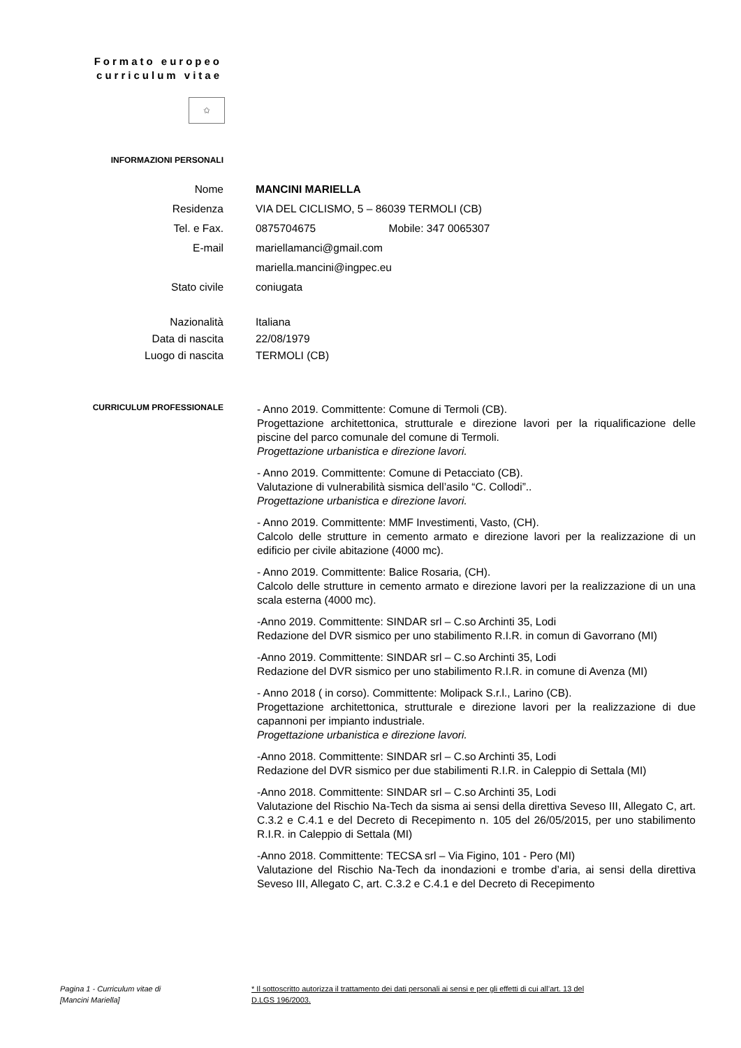Formato europeo
curriculum vitae
✩
INFORMAZIONI PERSONALI
Nome MANCINI MARIELLA
Residenza VIA DEL CICLISMO, 5 – 86039 TERMOLI (CB)
Tel. e Fax. 0875704675 Mobile: 347 0065307
E-mail mariellamanci@gmail.com
mariella.mancini@ingpec.eu
Stato civile coniugata
Nazionalità Italiana
Data di nascita 22/08/1979
Luogo di nascita TERMOLI (CB)
CURRICULUM PROFESSIONALE
- Anno 2019. Committente: Comune di Termoli (CB).
Progettazione architettonica, strutturale e direzione lavori per la riqualificazione delle piscine del parco comunale del comune di Termoli.
Progettazione urbanistica e direzione lavori.
- Anno 2019. Committente: Comune di Petacciato (CB).
Valutazione di vulnerabilità sismica dell’asilo “C. Collodi”..
Progettazione urbanistica e direzione lavori.
- Anno 2019. Committente: MMF Investimenti, Vasto, (CH).
Calcolo delle strutture in cemento armato e direzione lavori per la realizzazione di un edificio per civile abitazione (4000 mc).
- Anno 2019. Committente: Balice Rosaria, (CH).
Calcolo delle strutture in cemento armato e direzione lavori per la realizzazione di un una scala esterna (4000 mc).
-Anno 2019. Committente: SINDAR srl – C.so Archinti 35, Lodi
Redazione del DVR sismico per uno stabilimento R.I.R. in comun di Gavorrano (MI)
-Anno 2019. Committente: SINDAR srl – C.so Archinti 35, Lodi
Redazione del DVR sismico per uno stabilimento R.I.R. in comune di Avenza (MI)
- Anno 2018 ( in corso). Committente: Molipack S.r.l., Larino (CB).
Progettazione architettonica, strutturale e direzione lavori per la realizzazione di due capannoni per impianto industriale.
Progettazione urbanistica e direzione lavori.
-Anno 2018. Committente: SINDAR srl – C.so Archinti 35, Lodi
Redazione del DVR sismico per due stabilimenti R.I.R. in Caleppio di Settala (MI)
-Anno 2018. Committente: SINDAR srl – C.so Archinti 35, Lodi
Valutazione del Rischio Na-Tech da sisma ai sensi della direttiva Seveso III, Allegato C, art. C.3.2 e C.4.1 e del Decreto di Recepimento n. 105 del 26/05/2015, per uno stabilimento R.I.R. in Caleppio di Settala (MI)
-Anno 2018. Committente: TECSA srl – Via Figino, 101 - Pero (MI)
Valutazione del Rischio Na-Tech da inondazioni e trombe d’aria, ai sensi della direttiva Seveso III, Allegato C, art. C.3.2 e C.4.1 e del Decreto di Recepimento
Pagina 1 - Curriculum vitae di
[Mancini Mariella]
* Il sottoscritto autorizza il trattamento dei dati personali ai sensi e per gli effetti di cui all’art. 13 del
D.LGS 196/2003.